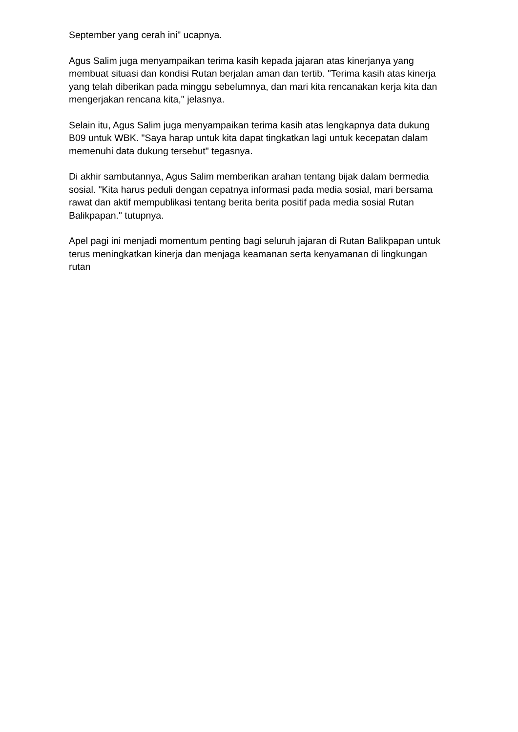September yang cerah ini" ucapnya.
Agus Salim juga menyampaikan terima kasih kepada jajaran atas kinerjanya yang membuat situasi dan kondisi Rutan berjalan aman dan tertib. "Terima kasih atas kinerja yang telah diberikan pada minggu sebelumnya, dan mari kita rencanakan kerja kita dan mengerjakan rencana kita," jelasnya.
Selain itu, Agus Salim juga menyampaikan terima kasih atas lengkapnya data dukung B09 untuk WBK. "Saya harap untuk kita dapat tingkatkan lagi untuk kecepatan dalam memenuhi data dukung tersebut" tegasnya.
Di akhir sambutannya, Agus Salim memberikan arahan tentang bijak dalam bermedia sosial. "Kita harus peduli dengan cepatnya informasi pada media sosial, mari bersama rawat dan aktif mempublikasi tentang berita berita positif pada media sosial Rutan Balikpapan." tutupnya.
Apel pagi ini menjadi momentum penting bagi seluruh jajaran di Rutan Balikpapan untuk terus meningkatkan kinerja dan menjaga keamanan serta kenyamanan di lingkungan rutan